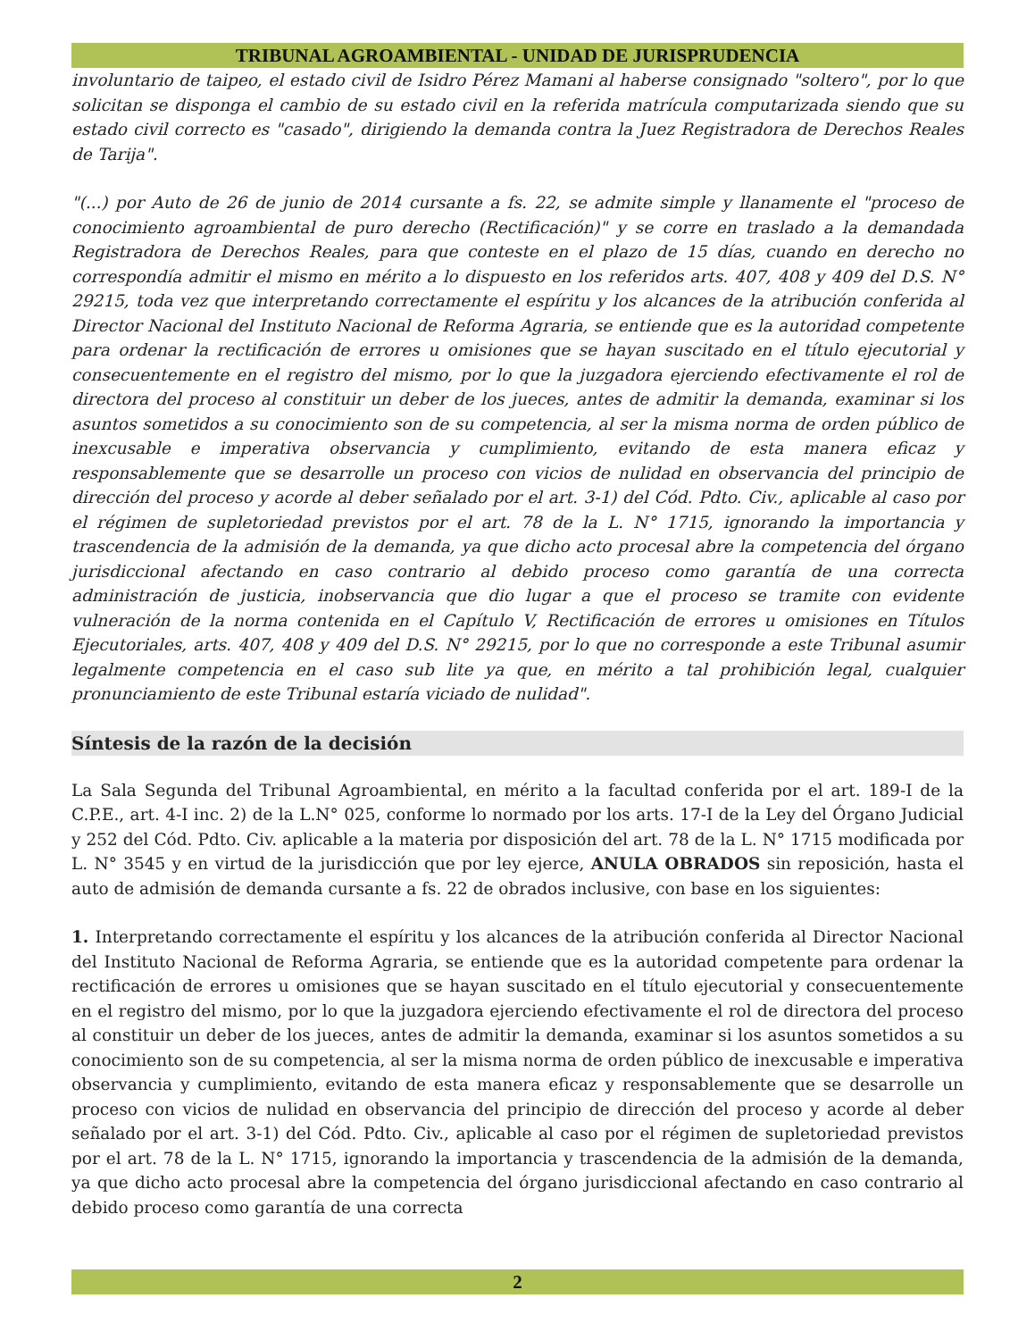TRIBUNAL AGROAMBIENTAL - UNIDAD DE JURISPRUDENCIA
involuntario de taipeo, el estado civil de Isidro Pérez Mamani al haberse consignado "soltero", por lo que solicitan se disponga el cambio de su estado civil en la referida matrícula computarizada siendo que su estado civil correcto es "casado", dirigiendo la demanda contra la Juez Registradora de Derechos Reales de Tarija".
"(...) por Auto de 26 de junio de 2014 cursante a fs. 22, se admite simple y llanamente el "proceso de conocimiento agroambiental de puro derecho (Rectificación)" y se corre en traslado a la demandada Registradora de Derechos Reales, para que conteste en el plazo de 15 días, cuando en derecho no correspondía admitir el mismo en mérito a lo dispuesto en los referidos arts. 407, 408 y 409 del D.S. N° 29215, toda vez que interpretando correctamente el espíritu y los alcances de la atribución conferida al Director Nacional del Instituto Nacional de Reforma Agraria, se entiende que es la autoridad competente para ordenar la rectificación de errores u omisiones que se hayan suscitado en el título ejecutorial y consecuentemente en el registro del mismo, por lo que la juzgadora ejerciendo efectivamente el rol de directora del proceso al constituir un deber de los jueces, antes de admitir la demanda, examinar si los asuntos sometidos a su conocimiento son de su competencia, al ser la misma norma de orden público de inexcusable e imperativa observancia y cumplimiento, evitando de esta manera eficaz y responsablemente que se desarrolle un proceso con vicios de nulidad en observancia del principio de dirección del proceso y acorde al deber señalado por el art. 3-1) del Cód. Pdto. Civ., aplicable al caso por el régimen de supletoriedad previstos por el art. 78 de la L. N° 1715, ignorando la importancia y trascendencia de la admisión de la demanda, ya que dicho acto procesal abre la competencia del órgano jurisdiccional afectando en caso contrario al debido proceso como garantía de una correcta administración de justicia, inobservancia que dio lugar a que el proceso se tramite con evidente vulneración de la norma contenida en el Capítulo V, Rectificación de errores u omisiones en Títulos Ejecutoriales, arts. 407, 408 y 409 del D.S. N° 29215, por lo que no corresponde a este Tribunal asumir legalmente competencia en el caso sub lite ya que, en mérito a tal prohibición legal, cualquier pronunciamiento de este Tribunal estaría viciado de nulidad".
Síntesis de la razón de la decisión
La Sala Segunda del Tribunal Agroambiental, en mérito a la facultad conferida por el art. 189-I de la C.P.E., art. 4-I inc. 2) de la L.N° 025, conforme lo normado por los arts. 17-I de la Ley del Órgano Judicial y 252 del Cód. Pdto. Civ. aplicable a la materia por disposición del art. 78 de la L. N° 1715 modificada por L. N° 3545 y en virtud de la jurisdicción que por ley ejerce, ANULA OBRADOS sin reposición, hasta el auto de admisión de demanda cursante a fs. 22 de obrados inclusive, con base en los siguientes:
1. Interpretando correctamente el espíritu y los alcances de la atribución conferida al Director Nacional del Instituto Nacional de Reforma Agraria, se entiende que es la autoridad competente para ordenar la rectificación de errores u omisiones que se hayan suscitado en el título ejecutorial y consecuentemente en el registro del mismo, por lo que la juzgadora ejerciendo efectivamente el rol de directora del proceso al constituir un deber de los jueces, antes de admitir la demanda, examinar si los asuntos sometidos a su conocimiento son de su competencia, al ser la misma norma de orden público de inexcusable e imperativa observancia y cumplimiento, evitando de esta manera eficaz y responsablemente que se desarrolle un proceso con vicios de nulidad en observancia del principio de dirección del proceso y acorde al deber señalado por el art. 3-1) del Cód. Pdto. Civ., aplicable al caso por el régimen de supletoriedad previstos por el art. 78 de la L. N° 1715, ignorando la importancia y trascendencia de la admisión de la demanda, ya que dicho acto procesal abre la competencia del órgano jurisdiccional afectando en caso contrario al debido proceso como garantía de una correcta
2